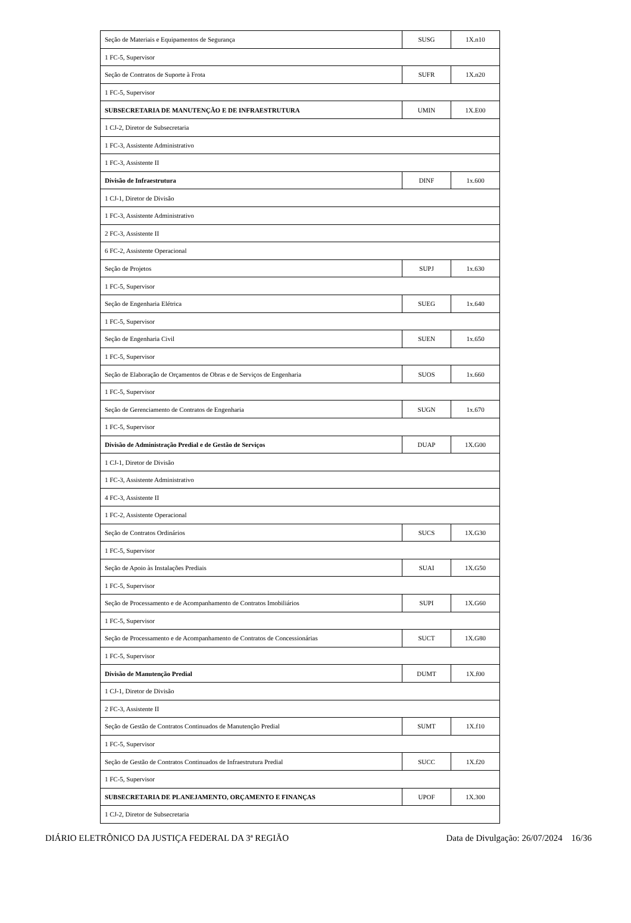| Seção de Materiais e Equipamentos de Segurança | SUSG | 1X.n10 |
| 1 FC-5, Supervisor | | |
| Seção de Contratos de Suporte à Frota | SUFR | 1X.n20 |
| 1 FC-5, Supervisor | | |
| SUBSECRETARIA DE MANUTENÇÃO E DE INFRAESTRUTURA | UMIN | 1X.E00 |
| 1 CJ-2, Diretor de Subsecretaria | | |
| 1 FC-3, Assistente Administrativo | | |
| 1 FC-3, Assistente II | | |
| Divisão de Infraestrutura | DINF | 1x.600 |
| 1 CJ-1, Diretor de Divisão | | |
| 1 FC-3, Assistente Administrativo | | |
| 2 FC-3, Assistente II | | |
| 6 FC-2, Assistente Operacional | | |
| Seção de Projetos | SUPJ | 1x.630 |
| 1 FC-5, Supervisor | | |
| Seção de Engenharia Elétrica | SUEG | 1x.640 |
| 1 FC-5, Supervisor | | |
| Seção de Engenharia Civil | SUEN | 1x.650 |
| 1 FC-5, Supervisor | | |
| Seção de Elaboração de Orçamentos de Obras e de Serviços de Engenharia | SUOS | 1x.660 |
| 1 FC-5, Supervisor | | |
| Seção de Gerenciamento de Contratos de Engenharia | SUGN | 1x.670 |
| 1 FC-5, Supervisor | | |
| Divisão de Administração Predial e de Gestão de Serviços | DUAP | 1X.G00 |
| 1 CJ-1, Diretor de Divisão | | |
| 1 FC-3, Assistente Administrativo | | |
| 4 FC-3, Assistente II | | |
| 1 FC-2, Assistente Operacional | | |
| Seção de Contratos Ordinários | SUCS | 1X.G30 |
| 1 FC-5, Supervisor | | |
| Seção de Apoio às Instalações Prediais | SUAI | 1X.G50 |
| 1 FC-5, Supervisor | | |
| Seção de Processamento e de Acompanhamento de Contratos Imobiliários | SUPI | 1X.G60 |
| 1 FC-5, Supervisor | | |
| Seção de Processamento e de Acompanhamento de Contratos de Concessionárias | SUCT | 1X.G80 |
| 1 FC-5, Supervisor | | |
| Divisão de Manutenção Predial | DUMT | 1X.f00 |
| 1 CJ-1, Diretor de Divisão | | |
| 2 FC-3, Assistente II | | |
| Seção de Gestão de Contratos Continuados de Manutenção Predial | SUMT | 1X.f10 |
| 1 FC-5, Supervisor | | |
| Seção de Gestão de Contratos Continuados de Infraestrutura Predial | SUCC | 1X.f20 |
| 1 FC-5, Supervisor | | |
| SUBSECRETARIA DE PLANEJAMENTO, ORÇAMENTO E FINANÇAS | UPOF | 1X.300 |
| 1 CJ-2, Diretor de Subsecretaria | | |
DIÁRIO ELETRÔNICO DA JUSTIÇA FEDERAL DA 3ª REGIÃO Data de Divulgação: 26/07/2024 16/36